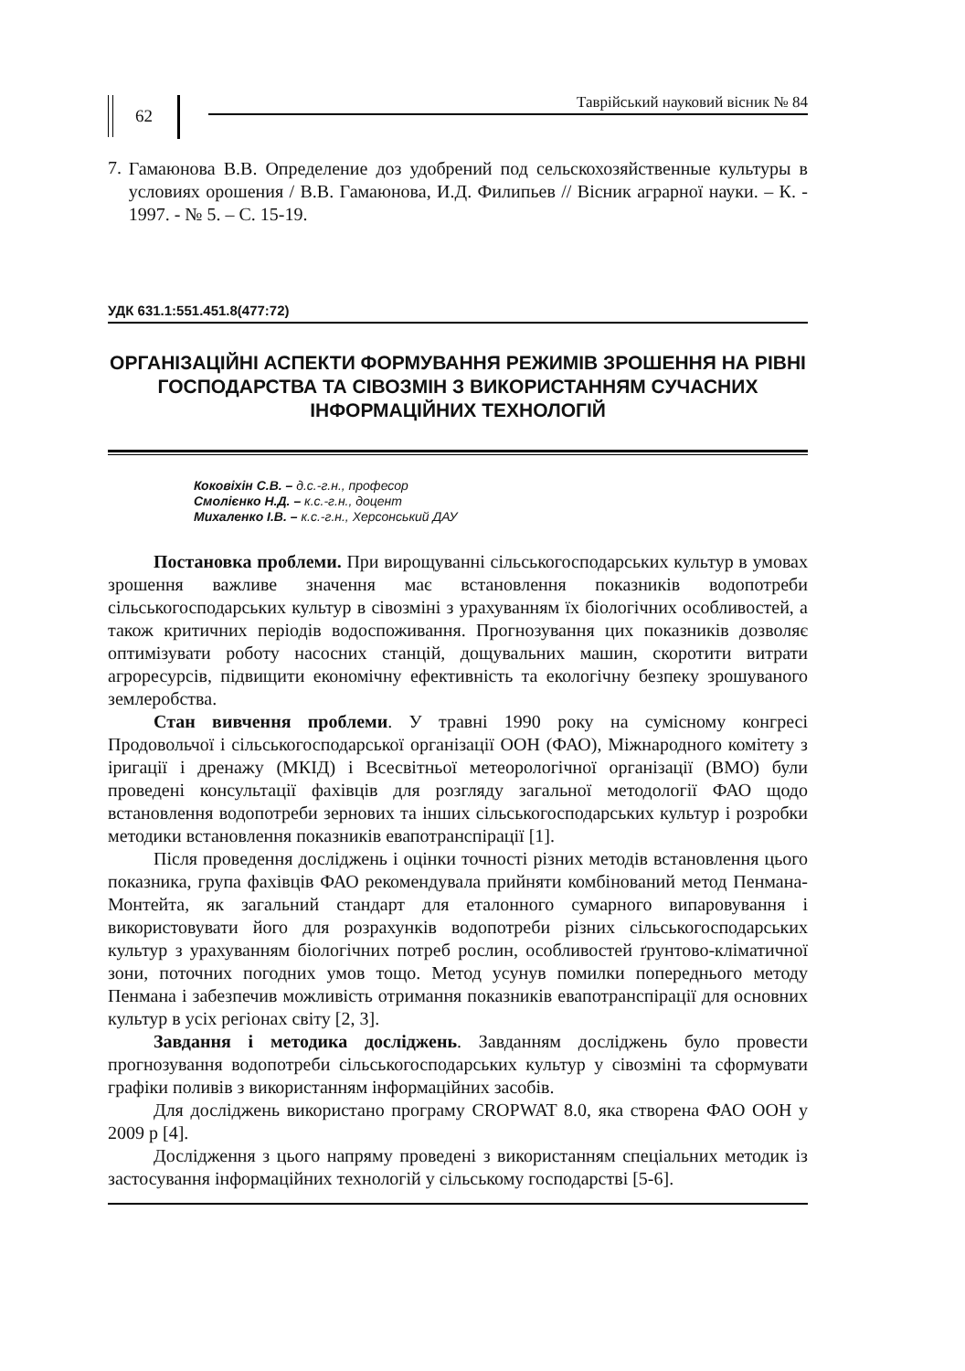62
Таврійський науковий вісник № 84
7.
Гамаюнова В.В. Определение доз удобрений под сельскохозяйственные культуры в условиях орошения / В.В. Гамаюнова, И.Д. Филипьев // Вісник аграрної науки. – К. - 1997. - № 5. – С. 15-19.
УДК 631.1:551.451.8(477:72)
ОРГАНІЗАЦІЙНІ АСПЕКТИ ФОРМУВАННЯ РЕЖИМІВ ЗРОШЕННЯ НА РІВНІ ГОСПОДАРСТВА ТА СІВОЗМІН З ВИКОРИСТАННЯМ СУЧАСНИХ ІНФОРМАЦІЙНИХ ТЕХНОЛОГІЙ
Коковіхін С.В. – д.с.-г.н., професор
Смолієнко Н.Д. – к.с.-г.н., доцент
Михаленко І.В. – к.с.-г.н., Херсонський ДАУ
Постановка проблеми. При вирощуванні сільськогосподарських культур в умовах зрошення важливе значення має встановлення показників водопотреби сільськогосподарських культур в сівозміні з урахуванням їх біологічних особливостей, а також критичних періодів водоспоживання. Прогнозування цих показників дозволяє оптимізувати роботу насосних станцій, дощувальних машин, скоротити витрати агроресурсів, підвищити економічну ефективність та екологічну безпеку зрошуваного землеробства.
Стан вивчення проблеми. У травні 1990 року на сумісному конгресі Продовольчої і сільськогосподарської організації ООН (ФАО), Міжнародного комітету з іригації і дренажу (МКІД) і Всесвітньої метеорологічної організації (ВМО) були проведені консультації фахівців для розгляду загальної методології ФАО щодо встановлення водопотреби зернових та інших сільськогосподарських культур і розробки методики встановлення показників евапотранспірації [1].
Після проведення досліджень і оцінки точності різних методів встановлення цього показника, група фахівців ФАО рекомендувала прийняти комбінований метод Пенмана-Монтейта, як загальний стандарт для еталонного сумарного випаровування і використовувати його для розрахунків водопотреби різних сільськогосподарських культур з урахуванням біологічних потреб рослин, особливостей ґрунтово-кліматичної зони, поточних погодних умов тощо. Метод усунув помилки попереднього методу Пенмана і забезпечив можливість отримання показників евапотранспірації для основних культур в усіх регіонах світу [2, 3].
Завдання і методика досліджень. Завданням досліджень було провести прогнозування водопотреби сільськогосподарських культур у сівозміні та сформувати графіки поливів з використанням інформаційних засобів.
Для досліджень використано програму CROPWAT 8.0, яка створена ФАО ООН у 2009 р [4].
Дослідження з цього напряму проведені з використанням спеціальних методик із застосування інформаційних технологій у сільському господарстві [5-6].